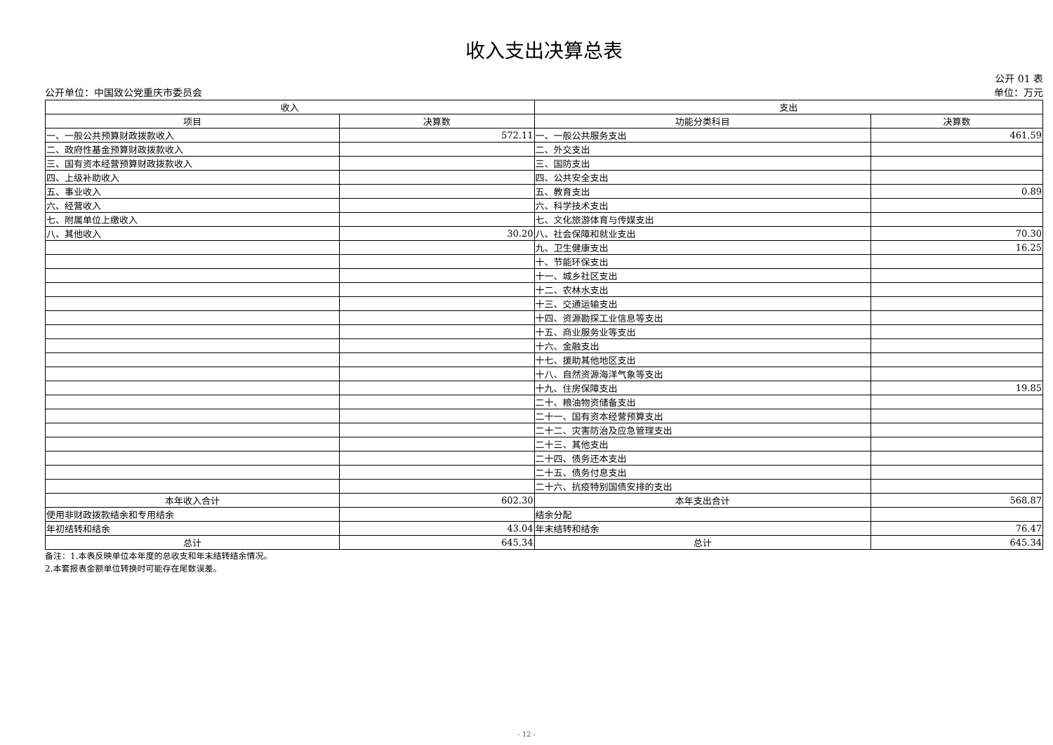收入支出决算总表
公开 01 表
公开单位：中国致公党重庆市委员会 单位：万元
| 收入 | | 支出 | |
| --- | --- | --- | --- |
| 项目 | 决算数 | 功能分类科目 | 决算数 |
| 一、一般公共预算财政拨款收入 | 572.11 | 一、一般公共服务支出 | 461.59 |
| 二、政府性基金预算财政拨款收入 | | 二、外交支出 | |
| 三、国有资本经营预算财政拨款收入 | | 三、国防支出 | |
| 四、上级补助收入 | | 四、公共安全支出 | |
| 五、事业收入 | | 五、教育支出 | 0.89 |
| 六、经营收入 | | 六、科学技术支出 | |
| 七、附属单位上缴收入 | | 七、文化旅游体育与传媒支出 | |
| 八、其他收入 | 30.20 | 八、社会保障和就业支出 | 70.30 |
| | | 九、卫生健康支出 | 16.25 |
| | | 十、节能环保支出 | |
| | | 十一、城乡社区支出 | |
| | | 十二、农林水支出 | |
| | | 十三、交通运输支出 | |
| | | 十四、资源勘探工业信息等支出 | |
| | | 十五、商业服务业等支出 | |
| | | 十六、金融支出 | |
| | | 十七、援助其他地区支出 | |
| | | 十八、自然资源海洋气象等支出 | |
| | | 十九、住房保障支出 | 19.85 |
| | | 二十、粮油物资储备支出 | |
| | | 二十一、国有资本经营预算支出 | |
| | | 二十二、灾害防治及应急管理支出 | |
| | | 二十三、其他支出 | |
| | | 二十四、债务还本支出 | |
| | | 二十五、债务付息支出 | |
| | | 二十六、抗疫特别国债安排的支出 | |
| 本年收入合计 | 602.30 | 本年支出合计 | 568.87 |
| 使用非财政拨款结余和专用结余 | | 结余分配 | |
| 年初结转和结余 | 43.04 | 年末结转和结余 | 76.47 |
| 总计 | 645.34 | 总计 | 645.34 |
备注：1.本表反映单位本年度的总收支和年末结转结余情况。
2.本套报表金额单位转换时可能存在尾数误差。
- 12 -